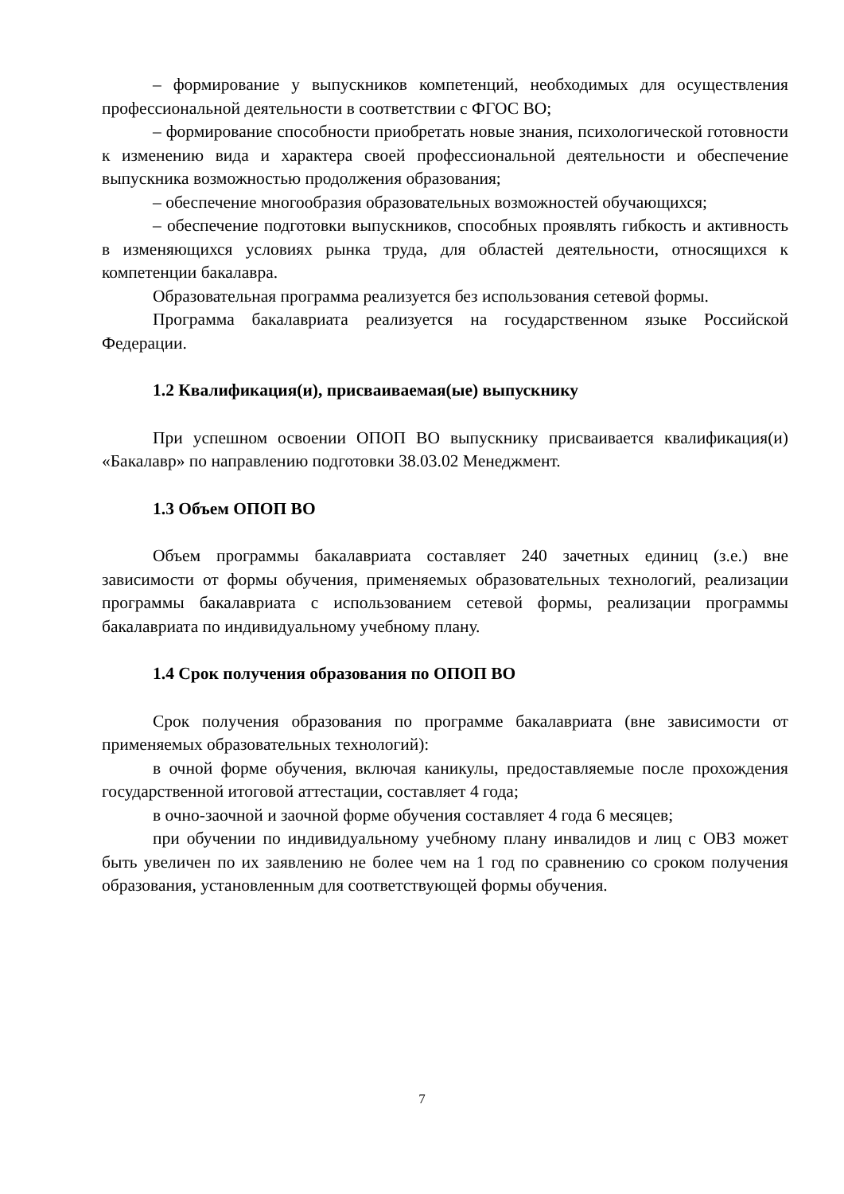– формирование у выпускников компетенций, необходимых для осуществления профессиональной деятельности в соответствии с ФГОС ВО;
– формирование способности приобретать новые знания, психологической готовности к изменению вида и характера своей профессиональной деятельности и обеспечение выпускника возможностью продолжения образования;
– обеспечение многообразия образовательных возможностей обучающихся;
– обеспечение подготовки выпускников, способных проявлять гибкость и активность в изменяющихся условиях рынка труда, для областей деятельности, относящихся к компетенции бакалавра.
Образовательная программа реализуется без использования сетевой формы.
Программа бакалавриата реализуется на государственном языке Российской Федерации.
1.2 Квалификация(и), присваиваемая(ые) выпускнику
При успешном освоении ОПОП ВО выпускнику присваивается квалификация(и) «Бакалавр» по направлению подготовки 38.03.02 Менеджмент.
1.3 Объем ОПОП ВО
Объем программы бакалавриата составляет 240 зачетных единиц (з.е.) вне зависимости от формы обучения, применяемых образовательных технологий, реализации программы бакалавриата с использованием сетевой формы, реализации программы бакалавриата по индивидуальному учебному плану.
1.4 Срок получения образования по ОПОП ВО
Срок получения образования по программе бакалавриата (вне зависимости от применяемых образовательных технологий):
в очной форме обучения, включая каникулы, предоставляемые после прохождения государственной итоговой аттестации, составляет 4 года;
в очно-заочной и заочной форме обучения составляет 4 года 6 месяцев;
при обучении по индивидуальному учебному плану инвалидов и лиц с ОВЗ может быть увеличен по их заявлению не более чем на 1 год по сравнению со сроком получения образования, установленным для соответствующей формы обучения.
7